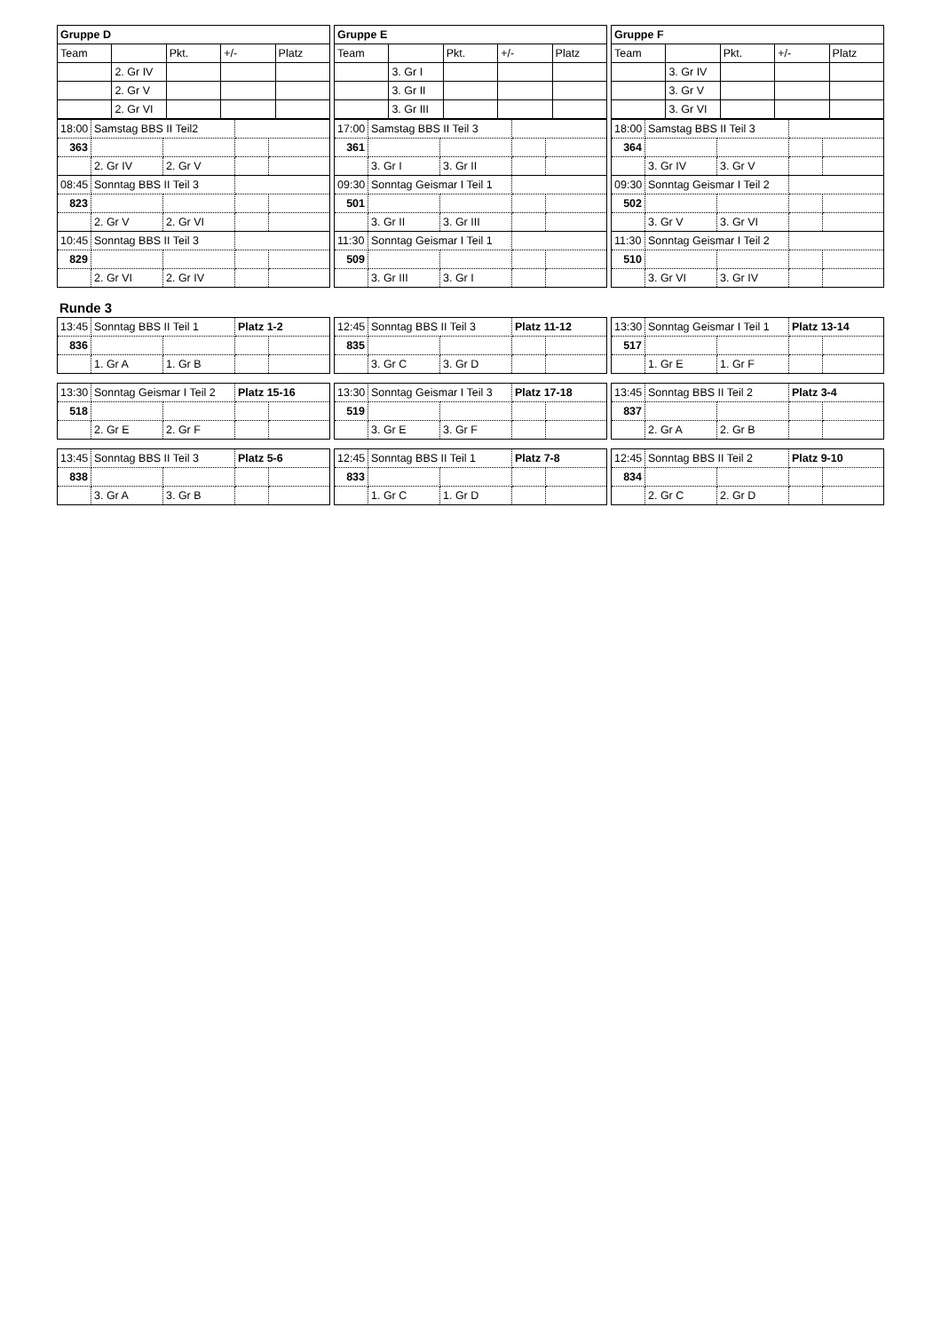| Gruppe D | | | | |
| --- | --- | --- | --- | --- |
| Team | | Pkt. | +/- | Platz |
| | 2. Gr IV | | | |
| | 2. Gr V | | | |
| | 2. Gr VI | | | |
| Gruppe E | | | | |
| --- | --- | --- | --- | --- |
| Team | | Pkt. | +/- | Platz |
| | 3. Gr I | | | |
| | 3. Gr II | | | |
| | 3. Gr III | | | |
| Gruppe F | | | | |
| --- | --- | --- | --- | --- |
| Team | | Pkt. | +/- | Platz |
| | 3. Gr IV | | | |
| | 3. Gr V | | | |
| | 3. Gr VI | | | |
| 18:00 | Samstag BBS II Teil2 | | | |
| 363 | | | | |
| | 2. Gr IV | 2. Gr V | | |
| 08:45 | Sonntag BBS II Teil 3 | | | |
| 823 | | | | |
| | 2. Gr V | 2. Gr VI | | |
| 10:45 | Sonntag BBS II Teil 3 | | | |
| 829 | | | | |
| | 2. Gr VI | 2. Gr IV | | |
| 17:00 | Samstag BBS II Teil 3 | | | |
| 361 | | | | |
| | 3. Gr I | 3. Gr II | | |
| 09:30 | Sonntag Geismar I Teil 1 | | | |
| 501 | | | | |
| | 3. Gr II | 3. Gr III | | |
| 11:30 | Sonntag Geismar I Teil 1 | | | |
| 509 | | | | |
| | 3. Gr III | 3. Gr I | | |
| 18:00 | Samstag BBS II Teil 3 | | | |
| 364 | | | | |
| | 3. Gr IV | 3. Gr V | | |
| 09:30 | Sonntag Geismar I Teil 2 | | | |
| 502 | | | | |
| | 3. Gr V | 3. Gr VI | | |
| 11:30 | Sonntag Geismar I Teil 2 | | | |
| 510 | | | | |
| | 3. Gr VI | 3. Gr IV | | |
Runde 3
| 13:45 | Sonntag BBS II Teil 1 | | Platz 1-2 | |
| 836 | | | | |
| | 1. Gr A | 1. Gr B | | |
| 12:45 | Sonntag BBS II Teil 3 | | Platz 11-12 | |
| 835 | | | | |
| | 3. Gr C | 3. Gr D | | |
| 13:30 | Sonntag Geismar I Teil 1 | | Platz 13-14 | |
| 517 | | | | |
| | 1. Gr E | 1. Gr F | | |
| 13:30 | Sonntag Geismar I Teil 2 | | Platz 15-16 | |
| 518 | | | | |
| | 2. Gr E | 2. Gr F | | |
| 13:30 | Sonntag Geismar I Teil 3 | | Platz 17-18 | |
| 519 | | | | |
| | 3. Gr E | 3. Gr F | | |
| 13:45 | Sonntag BBS II Teil 2 | | Platz 3-4 | |
| 837 | | | | |
| | 2. Gr A | 2. Gr B | | |
| 13:45 | Sonntag BBS II Teil 3 | | Platz 5-6 | |
| 838 | | | | |
| | 3. Gr A | 3. Gr B | | |
| 12:45 | Sonntag BBS II Teil 1 | | Platz 7-8 | |
| 833 | | | | |
| | 1. Gr C | 1. Gr D | | |
| 12:45 | Sonntag BBS II Teil 2 | | Platz 9-10 | |
| 834 | | | | |
| | 2. Gr C | 2. Gr D | | |